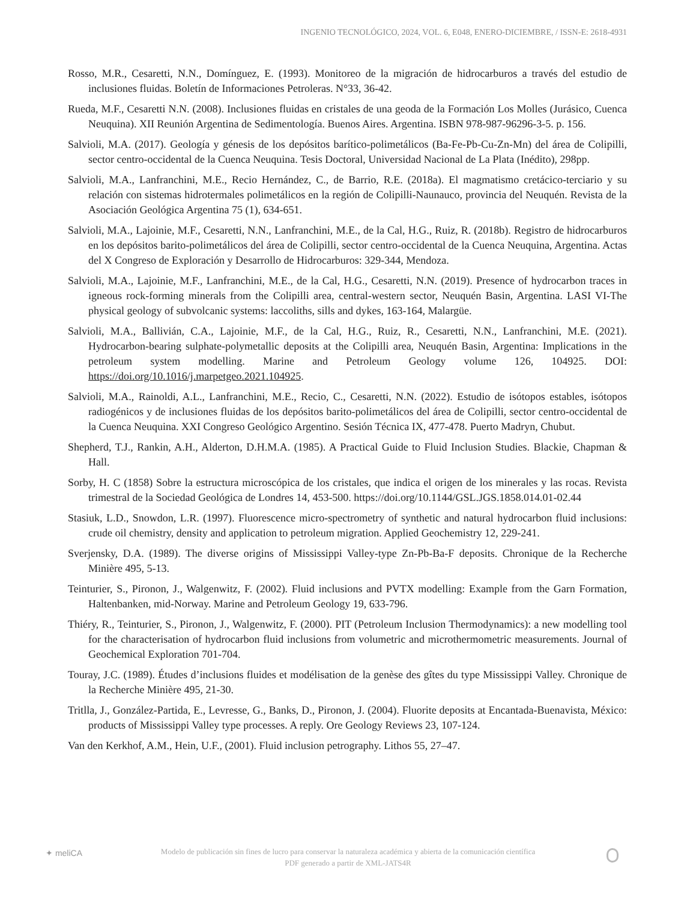INGENIO TECNOLÓGICO, 2024, VOL. 6, E048, ENERO-DICIEMBRE, / ISSN-E: 2618-4931
Rosso, M.R., Cesaretti, N.N., Domínguez, E. (1993). Monitoreo de la migración de hidrocarburos a través del estudio de inclusiones fluidas. Boletín de Informaciones Petroleras. N°33, 36-42.
Rueda, M.F., Cesaretti N.N. (2008). Inclusiones fluidas en cristales de una geoda de la Formación Los Molles (Jurásico, Cuenca Neuquina). XII Reunión Argentina de Sedimentología. Buenos Aires. Argentina. ISBN 978-987-96296-3-5. p. 156.
Salvioli, M.A. (2017). Geología y génesis de los depósitos barítico-polimetálicos (Ba-Fe-Pb-Cu-Zn-Mn) del área de Colipilli, sector centro-occidental de la Cuenca Neuquina. Tesis Doctoral, Universidad Nacional de La Plata (Inédito), 298pp.
Salvioli, M.A., Lanfranchini, M.E., Recio Hernández, C., de Barrio, R.E. (2018a). El magmatismo cretácico-terciario y su relación con sistemas hidrotermales polimetálicos en la región de Colipilli-Naunauco, provincia del Neuquén. Revista de la Asociación Geológica Argentina 75 (1), 634-651.
Salvioli, M.A., Lajoinie, M.F., Cesaretti, N.N., Lanfranchini, M.E., de la Cal, H.G., Ruiz, R. (2018b). Registro de hidrocarburos en los depósitos barito-polimetálicos del área de Colipilli, sector centro-occidental de la Cuenca Neuquina, Argentina. Actas del X Congreso de Exploración y Desarrollo de Hidrocarburos: 329-344, Mendoza.
Salvioli, M.A., Lajoinie, M.F., Lanfranchini, M.E., de la Cal, H.G., Cesaretti, N.N. (2019). Presence of hydrocarbon traces in igneous rock-forming minerals from the Colipilli area, central-western sector, Neuquén Basin, Argentina. LASI VI-The physical geology of subvolcanic systems: laccoliths, sills and dykes, 163-164, Malargüe.
Salvioli, M.A., Ballivián, C.A., Lajoinie, M.F., de la Cal, H.G., Ruiz, R., Cesaretti, N.N., Lanfranchini, M.E. (2021). Hydrocarbon-bearing sulphate-polymetallic deposits at the Colipilli area, Neuquén Basin, Argentina: Implications in the petroleum system modelling. Marine and Petroleum Geology volume 126, 104925. DOI: https://doi.org/10.1016/j.marpetgeo.2021.104925.
Salvioli, M.A., Rainoldi, A.L., Lanfranchini, M.E., Recio, C., Cesaretti, N.N. (2022). Estudio de isótopos estables, isótopos radiogénicos y de inclusiones fluidas de los depósitos barito-polimetálicos del área de Colipilli, sector centro-occidental de la Cuenca Neuquina. XXI Congreso Geológico Argentino. Sesión Técnica IX, 477-478. Puerto Madryn, Chubut.
Shepherd, T.J., Rankin, A.H., Alderton, D.H.M.A. (1985). A Practical Guide to Fluid Inclusion Studies. Blackie, Chapman & Hall.
Sorby, H. C (1858) Sobre la estructura microscópica de los cristales, que indica el origen de los minerales y las rocas. Revista trimestral de la Sociedad Geológica de Londres 14, 453-500. https://doi.org/10.1144/GSL.JGS.1858.014.01-02.44
Stasiuk, L.D., Snowdon, L.R. (1997). Fluorescence micro-spectrometry of synthetic and natural hydrocarbon fluid inclusions: crude oil chemistry, density and application to petroleum migration. Applied Geochemistry 12, 229-241.
Sverjensky, D.A. (1989). The diverse origins of Mississippi Valley-type Zn-Pb-Ba-F deposits. Chronique de la Recherche Minière 495, 5-13.
Teinturier, S., Pironon, J., Walgenwitz, F. (2002). Fluid inclusions and PVTX modelling: Example from the Garn Formation, Haltenbanken, mid-Norway. Marine and Petroleum Geology 19, 633-796.
Thiéry, R., Teinturier, S., Pironon, J., Walgenwitz, F. (2000). PIT (Petroleum Inclusion Thermodynamics): a new modelling tool for the characterisation of hydrocarbon fluid inclusions from volumetric and microthermometric measurements. Journal of Geochemical Exploration 701-704.
Touray, J.C. (1989). Études d’inclusions fluides et modélisation de la genèse des gîtes du type Mississippi Valley. Chronique de la Recherche Minière 495, 21-30.
Tritlla, J., González-Partida, E., Levresse, G., Banks, D., Pironon, J. (2004). Fluorite deposits at Encantada-Buenavista, México: products of Mississippi Valley type processes. A reply. Ore Geology Reviews 23, 107-124.
Van den Kerkhof, A.M., Hein, U.F., (2001). Fluid inclusion petrography. Lithos 55, 27–47.
✦ meliCA
Modelo de publicación sin fines de lucro para conservar la naturaleza académica y abierta de la comunicación científica
PDF generado a partir de XML-JATS4R